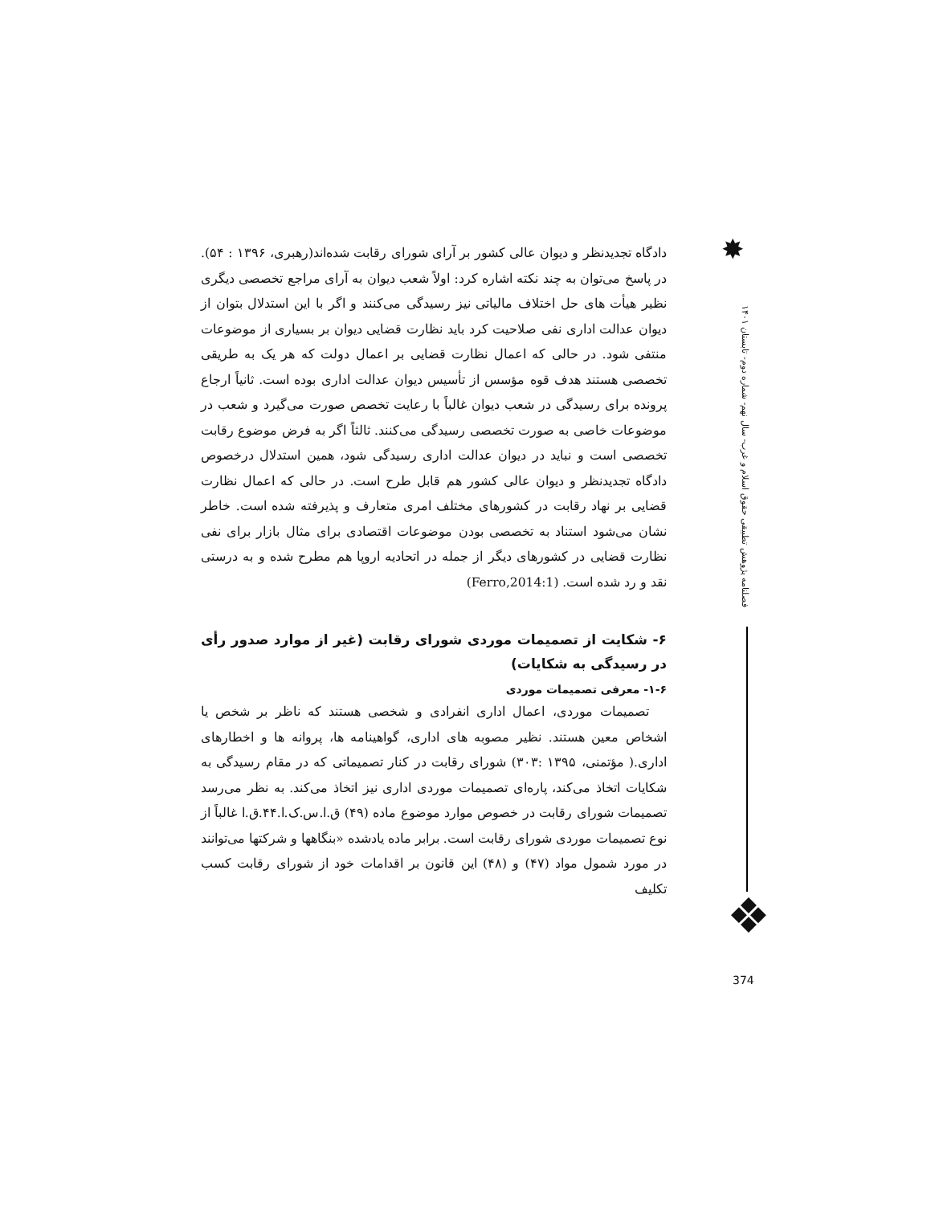✸
فصلنامه پژوهش تطبیقی حقوق اسلام و غرب- سال نهم- شماره دوم- تابستان ۱۴۰۱
❖
دادگاه تجدیدنظر و دیوان عالی کشور بر آرای شورای رقابت شده‌اند(رهبری، ۱۳۹۶ : ۵۴). در پاسخ می‌توان به چند نکته اشاره کرد: اولاً شعب دیوان به آرای مراجع تخصصی دیگری نظیر هیأت های حل اختلاف مالیاتی نیز رسیدگی می‌کنند و اگر با این استدلال بتوان از دیوان عدالت اداری نفی صلاحیت کرد باید نظارت قضایی دیوان بر بسیاری از موضوعات منتفی شود. در حالی که اعمال نظارت قضایی بر اعمال دولت که هر یک به طریقی تخصصی هستند هدف قوه مؤسس از تأسیس دیوان عدالت اداری بوده است. ثانیاً ارجاع پرونده برای رسیدگی در شعب دیوان غالباً با رعایت تخصص صورت می‌گیرد و شعب در موضوعات خاصی به صورت تخصصی رسیدگی می‌کنند. ثالثاً اگر به فرض موضوع رقابت تخصصی است و نباید در دیوان عدالت اداری رسیدگی شود، همین استدلال درخصوص دادگاه تجدیدنظر و دیوان عالی کشور هم قابل طرح است. در حالی که اعمال نظارت قضایی بر نهاد رقابت در کشورهای مختلف امری متعارف و پذیرفته شده است. خاطر نشان می‌شود استناد به تخصصی بودن موضوعات اقتصادی برای مثال بازار برای نفی نظارت قضایی در کشورهای دیگر از جمله در اتحادیه اروپا هم مطرح شده و به درستی نقد و رد شده است. (Ferro,2014:1)
۶- شکایت از تصمیمات موردی شورای رقابت (غیر از موارد صدور رأی در رسیدگی به شکایات)
۱-۶- معرفی تصمیمات موردی
تصمیمات موردی، اعمال اداری انفرادی و شخصی هستند که ناظر بر شخص یا اشخاص معین هستند. نظیر مصوبه های اداری، گواهینامه ها، پروانه ها و اخطارهای اداری.( مؤتمنی، ۱۳۹۵ :۳۰۳) شورای رقابت در کنار تصمیماتی که در مقام رسیدگی به شکایات اتخاذ می‌کند، پاره‌ای تصمیمات موردی اداری نیز اتخاذ می‌کند. به نظر می‌رسد تصمیمات شورای رقابت در خصوص موارد موضوع ماده (۴۹) ق.ا.س.ک.ا.۴۴.ق.ا غالباً از نوع تصمیمات موردی شورای رقابت است. برابر ماده یادشده «بنگاهها و شرکتها می‌توانند در مورد شمول مواد (۴۷) و (۴۸) این قانون بر اقدامات خود از شورای رقابت کسب تکلیف
374